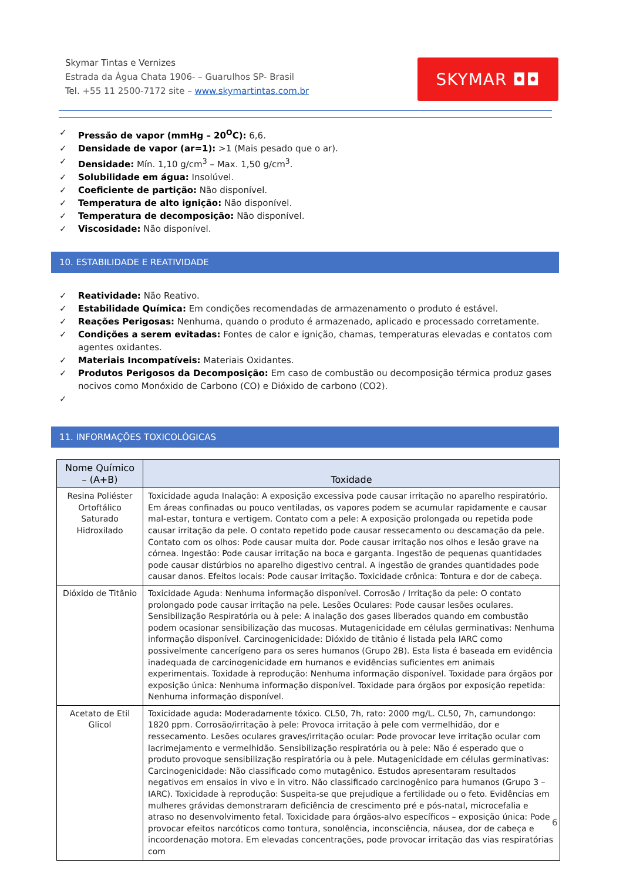Skymar Tintas e Vernizes
Estrada da Água Chata 1906- – Guarulhos SP- Brasil
Tel. +55 11 2500-7172 site – www.skymartintas.com.br
SKYMAR ◘◘
✓ Pressão de vapor (mmHg – 20<sup>O</sup>C): 6,6.
✓ Densidade de vapor (ar=1): >1 (Mais pesado que o ar).
✓ Densidade: Mín. 1,10 g/cm<sup>3</sup> – Max. 1,50 g/cm<sup>3</sup>.
✓ Solubilidade em água: Insolúvel.
✓ Coeficiente de partição: Não disponível.
✓ Temperatura de alto ignição: Não disponível.
✓ Temperatura de decomposição: Não disponível.
✓ Viscosidade: Não disponível.
10. ESTABILIDADE E REATIVIDADE
✓ Reatividade: Não Reativo.
✓ Estabilidade Química: Em condições recomendadas de armazenamento o produto é estável.
✓ Reações Perigosas: Nenhuma, quando o produto é armazenado, aplicado e processado corretamente.
✓ Condições a serem evitadas: Fontes de calor e ignição, chamas, temperaturas elevadas e contatos com agentes oxidantes.
✓ Materiais Incompatíveis: Materiais Oxidantes.
✓ Produtos Perigosos da Decomposição: Em caso de combustão ou decomposição térmica produz gases nocivos como Monóxido de Carbono (CO) e Dióxido de carbono (CO2).
✓
11. INFORMAÇÕES TOXICOLÓGICAS
| Nome Químico – (A+B) | Toxidade |
| --- | --- |
| Resina Poliéster Ortoftálico Saturado Hidroxilado | Toxicidade aguda Inalação: A exposição excessiva pode causar irritação no aparelho respiratório. Em áreas confinadas ou pouco ventiladas, os vapores podem se acumular rapidamente e causar mal-estar, tontura e vertigem. Contato com a pele: A exposição prolongada ou repetida pode causar irritação da pele. O contato repetido pode causar ressecamento ou descamação da pele. Contato com os olhos: Pode causar muita dor. Pode causar irritação nos olhos e lesão grave na córnea. Ingestão: Pode causar irritação na boca e garganta. Ingestão de pequenas quantidades pode causar distúrbios no aparelho digestivo central. A ingestão de grandes quantidades pode causar danos. Efeitos locais: Pode causar irritação. Toxicidade crônica: Tontura e dor de cabeça. |
| Dióxido de Titânio | Toxicidade Aguda: Nenhuma informação disponível. Corrosão / Irritação da pele: O contato prolongado pode causar irritação na pele. Lesões Oculares: Pode causar lesões oculares. Sensibilização Respiratória ou à pele: A inalação dos gases liberados quando em combustão podem ocasionar sensibilização das mucosas. Mutagenicidade em células germinativas: Nenhuma informação disponível. Carcinogenicidade: Dióxido de titânio é listada pela IARC como possivelmente cancerígeno para os seres humanos (Grupo 2B). Esta lista é baseada em evidência inadequada de carcinogenicidade em humanos e evidências suficientes em animais experimentais. Toxidade à reprodução: Nenhuma informação disponível. Toxidade para órgãos por exposição única: Nenhuma informação disponível. Toxidade para órgãos por exposição repetida: Nenhuma informação disponível. |
| Acetato de Etil Glicol | Toxicidade aguda: Moderadamente tóxico. CL50, 7h, rato: 2000 mg/L. CL50, 7h, camundongo: 1820 ppm. Corrosão/irritação à pele: Provoca irritação à pele com vermelhidão, dor e ressecamento. Lesões oculares graves/irritação ocular: Pode provocar leve irritação ocular com lacrimejamento e vermelhidão. Sensibilização respiratória ou à pele: Não é esperado que o produto provoque sensibilização respiratória ou à pele. Mutagenicidade em células germinativas: Carcinogenicidade: Não classificado como mutagênico. Estudos apresentaram resultados negativos em ensaios in vivo e in vitro. Não classificado carcinogênico para humanos (Grupo 3 – IARC). Toxicidade à reprodução: Suspeita-se que prejudique a fertilidade ou o feto. Evidências em mulheres grávidas demonstraram deficiência de crescimento pré e pós-natal, microcefalia e atraso no desenvolvimento fetal. Toxicidade para órgãos-alvo específicos – exposição única: Pode provocar efeitos narcóticos como tontura, sonolência, inconsciência, náusea, dor de cabeça e incoordenação motora. Em elevadas concentrações, pode provocar irritação das vias respiratórias com |
6